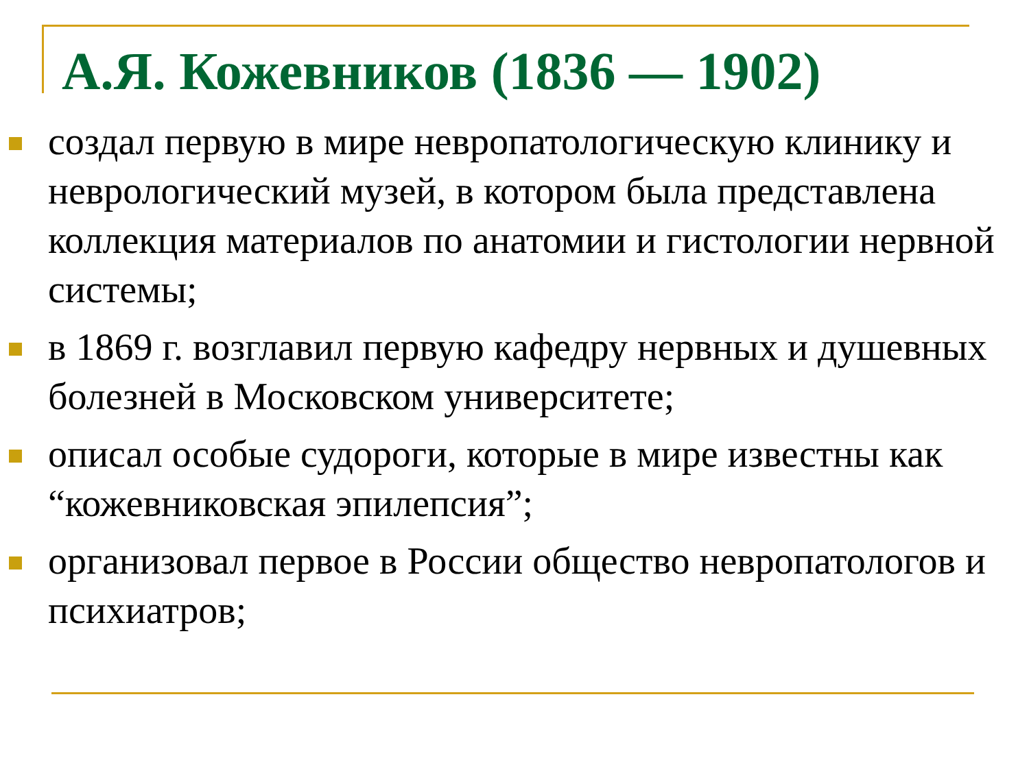А.Я. Кожевников (1836 — 1902)
создал первую в мире невропатологическую клинику и неврологический музей, в котором была представлена коллекция материалов по анатомии и гистологии нервной системы;
в 1869 г. возглавил первую кафедру нервных и душевных болезней в Московском университете;
описал особые судороги, которые в мире известны как “кожевниковская эпилепсия”;
организовал первое в России общество невропатологов и психиатров;